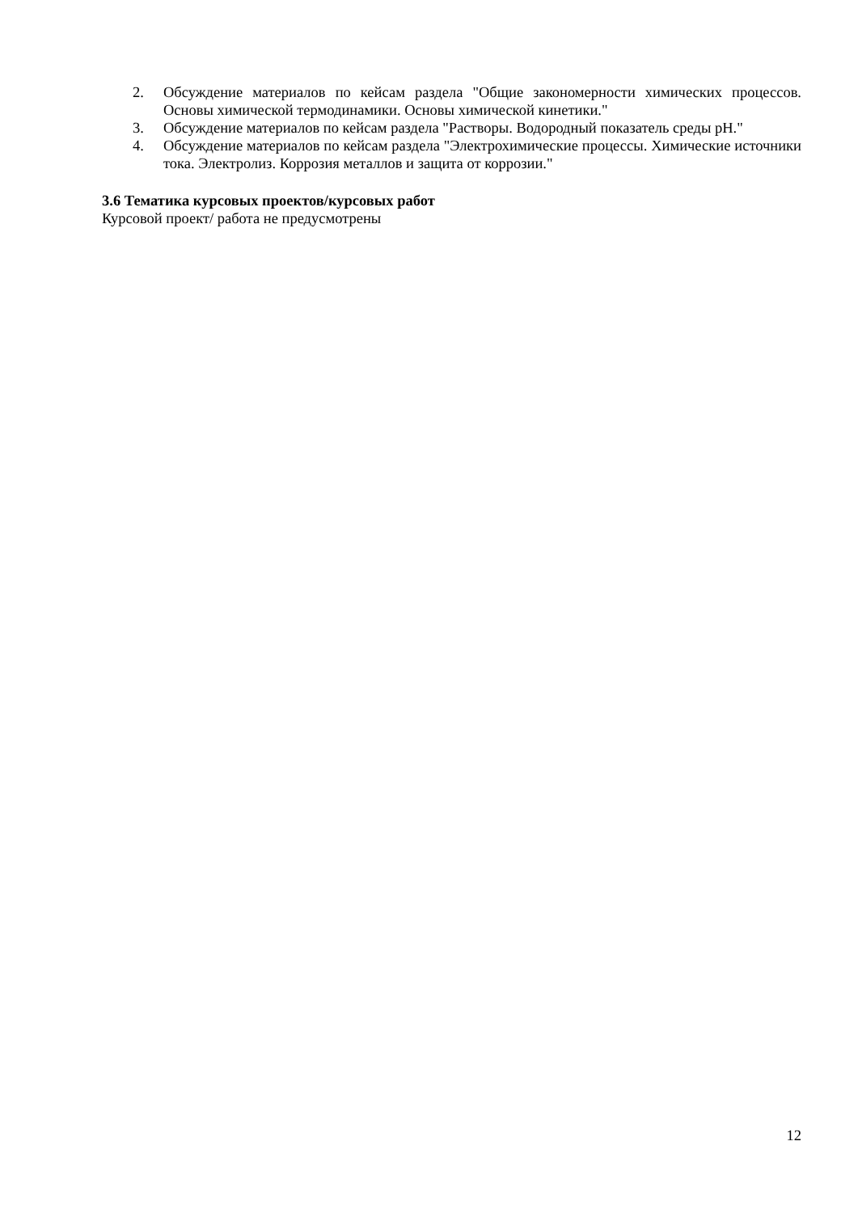2. Обсуждение материалов по кейсам раздела "Общие закономерности химических процессов. Основы химической термодинамики. Основы химической кинетики."
3. Обсуждение материалов по кейсам раздела "Растворы. Водородный показатель среды pH."
4. Обсуждение материалов по кейсам раздела "Электрохимические процессы. Химические источники тока. Электролиз. Коррозия металлов и защита от коррозии."
3.6 Тематика курсовых проектов/курсовых работ
Курсовой проект/ работа не предусмотрены
12